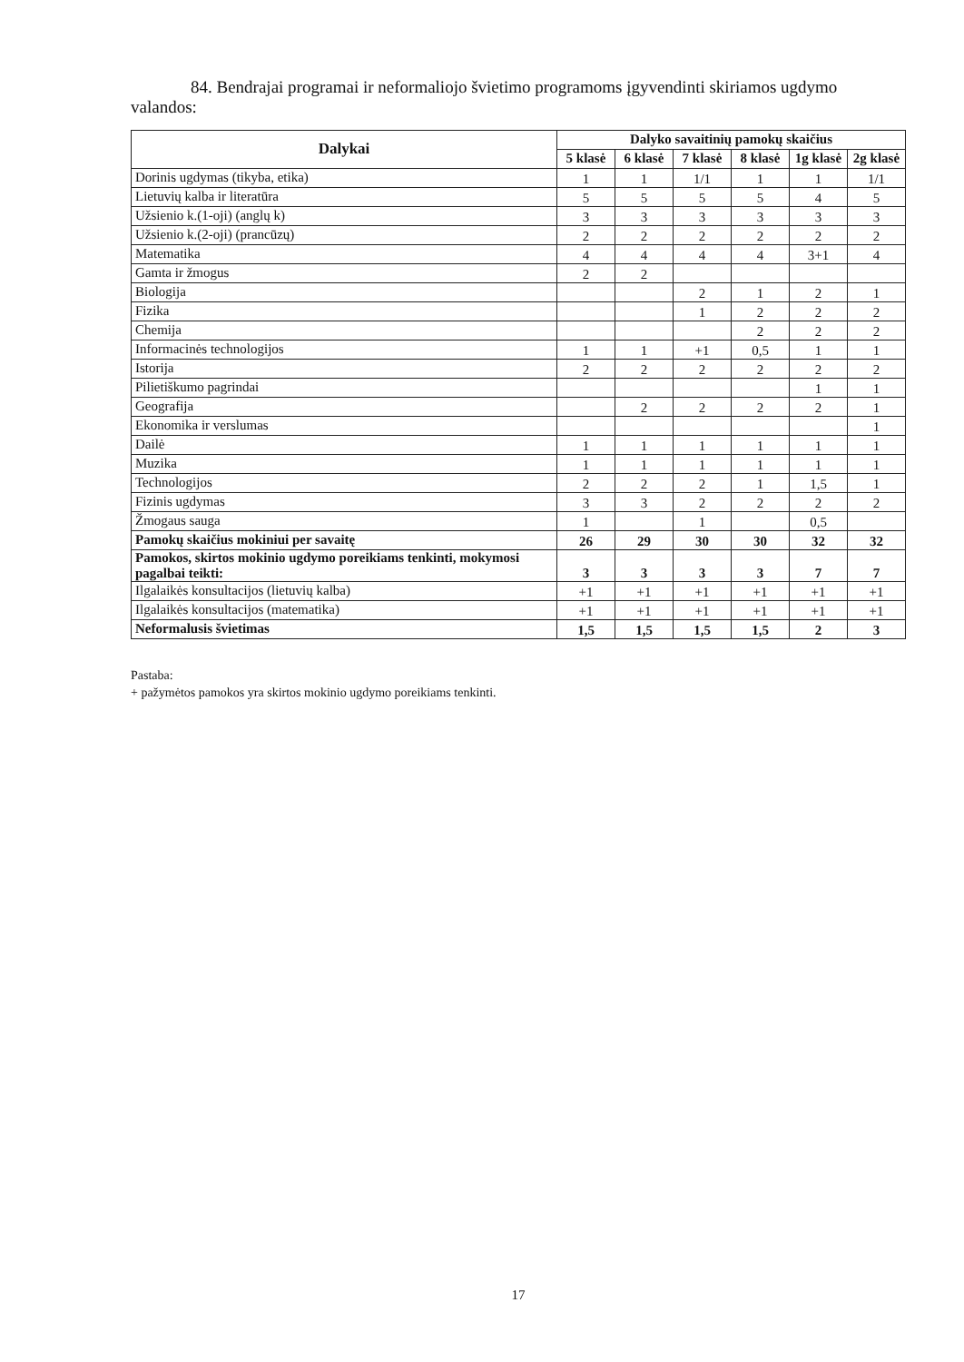84. Bendrajai programai ir neformaliojo švietimo programoms įgyvendinti skiriamos ugdymo valandos:
| Dalykai | Dalyko savaitinių pamokų skaičius | | | | | |
| --- | --- | --- | --- | --- | --- | --- |
| | 5 klasė | 6 klasė | 7 klasė | 8 klasė | 1g klasė | 2g klasė |
| Dorinis ugdymas (tikyba, etika) | 1 | 1 | 1/1 | 1 | 1 | 1/1 |
| Lietuvių kalba ir literatūra | 5 | 5 | 5 | 5 | 4 | 5 |
| Užsienio k.(1-oji) (anglų k) | 3 | 3 | 3 | 3 | 3 | 3 |
| Užsienio k.(2-oji) (prancūzų) | 2 | 2 | 2 | 2 | 2 | 2 |
| Matematika | 4 | 4 | 4 | 4 | 3+1 | 4 |
| Gamta ir žmogus | 2 | 2 | | | | |
| Biologija | | | 2 | 1 | 2 | 1 |
| Fizika | | | 1 | 2 | 2 | 2 |
| Chemija | | | | 2 | 2 | 2 |
| Informacinės technologijos | 1 | 1 | +1 | 0,5 | 1 | 1 |
| Istorija | 2 | 2 | 2 | 2 | 2 | 2 |
| Pilietiškumo pagrindai | | | | | 1 | 1 |
| Geografija | | 2 | 2 | 2 | 2 | 1 |
| Ekonomika ir verslumas | | | | | | 1 |
| Dailė | 1 | 1 | 1 | 1 | 1 | 1 |
| Muzika | 1 | 1 | 1 | 1 | 1 | 1 |
| Technologijos | 2 | 2 | 2 | 1 | 1,5 | 1 |
| Fizinis ugdymas | 3 | 3 | 2 | 2 | 2 | 2 |
| Žmogaus sauga | 1 | | 1 | | 0,5 | |
| Pamokų skaičius mokiniui per savaitę | 26 | 29 | 30 | 30 | 32 | 32 |
| Pamokos, skirtos mokinio ugdymo poreikiams tenkinti, mokymosi pagalbai teikti: | 3 | 3 | 3 | 3 | 7 | 7 |
| Ilgalaikės konsultacijos (lietuvių kalba) | +1 | +1 | +1 | +1 | +1 | +1 |
| Ilgalaikės konsultacijos (matematika) | +1 | +1 | +1 | +1 | +1 | +1 |
| Neformalusis švietimas | 1,5 | 1,5 | 1,5 | 1,5 | 2 | 3 |
Pastaba:
+ pažymėtos pamokos yra skirtos mokinio ugdymo poreikiams tenkinti.
17